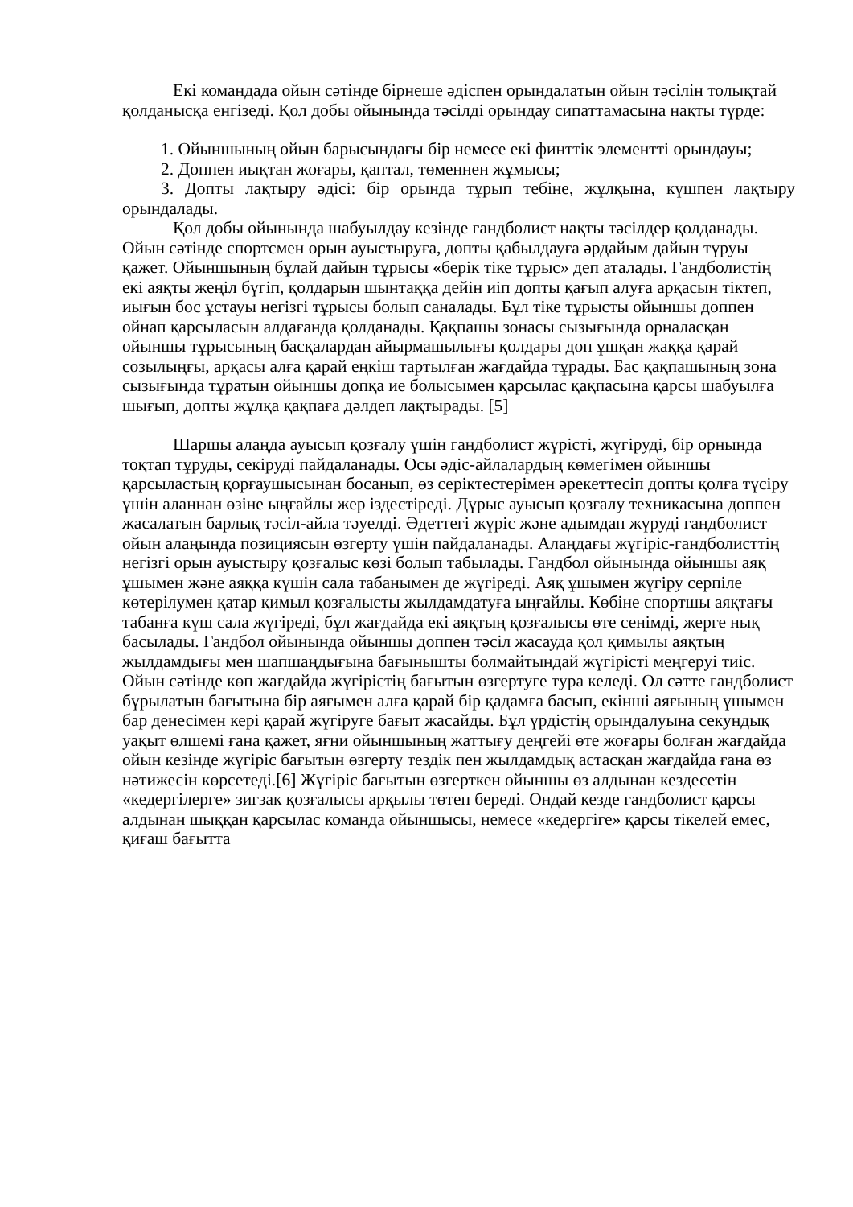Екі командада ойын сәтінде бірнеше әдіспен орындалатын ойын тәсілін толықтай қолданысқа енгізеді. Қол добы ойынында тәсілді орындау сипаттамасына нақты түрде:
1. Ойыншының ойын барысындағы бір немесе екі финттік элементті орындауы;
2. Доппен иықтан жоғары, қаптал, төменнен жұмысы;
3. Допты лақтыру әдісі: бір орында тұрып тебіне, жұлқына, күшпен лақтыру орындалады.
Қол добы ойынында шабуылдау кезінде гандболист нақты тәсілдер қолданады. Ойын сәтінде спортсмен орын ауыстыруға, допты қабылдауға әрдайым дайын тұруы қажет. Ойыншының бұлай дайын тұрысы «берік тіке тұрыс» деп аталады. Гандболистің екі аяқты жеңіл бүгіп, қолдарын шынтаққа дейін иіп допты қағып алуға арқасын тіктеп, иығын бос ұстауы негізгі тұрысы болып саналады. Бұл тіке тұрысты ойыншы доппен ойнап қарсыласын алдағанда қолданады. Қақпашы зонасы сызығында орналасқан ойыншы тұрысының басқалардан айырмашылығы қолдары доп ұшқан жаққа қарай созылыңғы, арқасы алға қарай еңкіш тартылған жағдайда тұрады. Бас қақпашының зона сызығында тұратын ойыншы допқа ие болысымен қарсылас қақпасына қарсы шабуылға шығып, допты жұлқа қақпаға дәлдеп лақтырады. [5]
Шаршы алаңда ауысып қозғалу үшін гандболист жүрісті, жүгіруді, бір орнында тоқтап тұруды, секіруді пайдаланады. Осы әдіс-айлалардың көмегімен ойыншы қарсыластың қорғаушысынан босанып, өз серіктестерімен әрекеттесіп допты қолға түсіру үшін аланнан өзіне ыңғайлы жер іздестіреді. Дұрыс ауысып қозғалу техникасына доппен жасалатын барлық тәсіл-айла тәуелді. Әдеттегі жүріс және адымдап жүруді гандболист ойын алаңында позициясын өзгерту үшін пайдаланады. Алаңдағы жүгіріс-гандболисттің негізгі орын ауыстыру қозғалыс көзі болып табылады. Гандбол ойынында ойыншы аяқ ұшымен және аяққа күшін сала табанымен де жүгіреді. Аяқ ұшымен жүгіру серпіле көтерілумен қатар қимыл қозғалысты жылдамдатуға ыңғайлы. Көбіне спортшы аяқтағы табанға күш сала жүгіреді, бұл жағдайда екі аяқтың қозғалысы өте сенімді, жерге нық басылады. Гандбол ойынында ойыншы доппен тәсіл жасауда қол қимылы аяқтың жылдамдығы мен шапшаңдығына бағынышты болмайтындай жүгірісті меңгеруі тиіс. Ойын сәтінде көп жағдайда жүгірістің бағытын өзгертуге тура келеді. Ол сәтте гандболист бұрылатын бағытына бір аяғымен алға қарай бір қадамға басып, екінші аяғының ұшымен бар денесімен кері қарай жүгіруге бағыт жасайды. Бұл үрдістің орындалуына секундық уақыт өлшемі ғана қажет, яғни ойыншының жаттығу деңгейі өте жоғары болған жағдайда ойын кезінде жүгіріс бағытын өзгерту тездік пен жылдамдық астасқан жағдайда ғана өз нәтижесін көрсетеді.[6] Жүгіріс бағытын өзгерткен ойыншы өз алдынан кездесетін «кедергілерге» зигзак қозғалысы арқылы төтеп береді. Ондай кезде гандболист қарсы алдынан шыққан қарсылас команда ойыншысы, немесе «кедергіге» қарсы тікелей емес, қиғаш бағытта